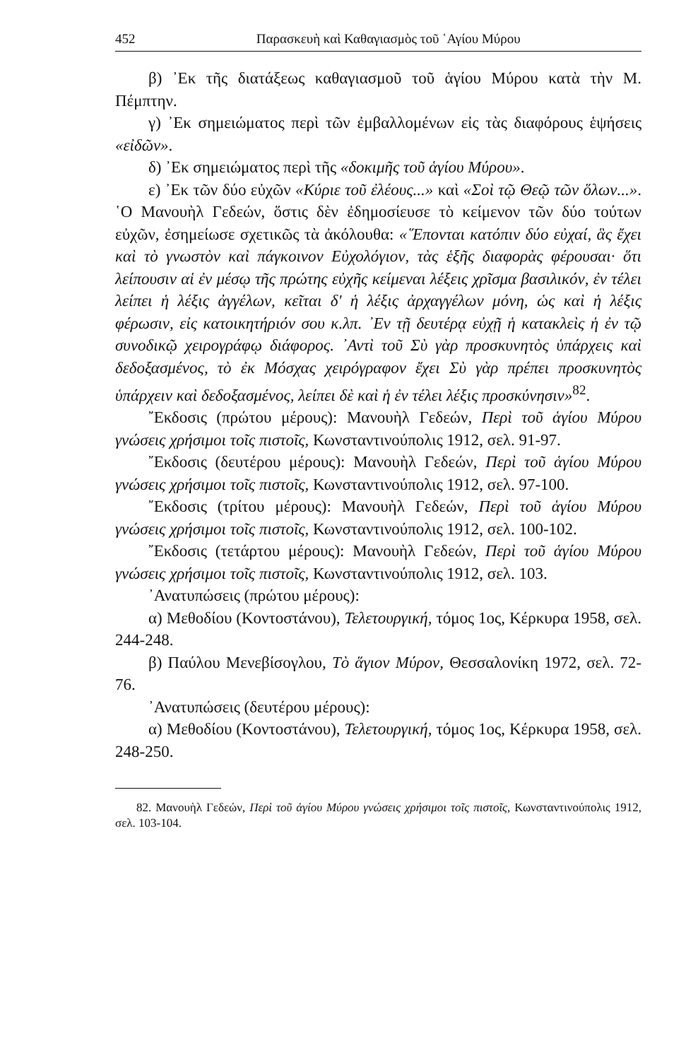452 Παρασκευὴ καὶ Καθαγιασμὸς τοῦ ῾Αγίου Μύρου
β) ᾿Εκ τῆς διατάξεως καθαγιασμοῦ τοῦ ἁγίου Μύρου κατὰ τὴν Μ. Πέμπτην.
γ) ᾿Εκ σημειώματος περὶ τῶν ἐμβαλλομένων εἰς τὰς διαφόρους ἑψήσεις «εἰδῶν».
δ) ᾿Εκ σημειώματος περὶ τῆς «δοκιμῆς τοῦ ἁγίου Μύρου».
ε) ᾿Εκ τῶν δύο εὐχῶν «Κύριε τοῦ ἐλέους...» καὶ «Σοὶ τῷ Θεῷ τῶν ὅλων...». ῾Ο Μανουὴλ Γεδεών, ὅστις δὲν ἐδημοσίευσε τὸ κείμενον τῶν δύο τούτων εὐχῶν, ἐσημείωσε σχετικῶς τὰ ἀκόλουθα: «῞Επονται κατόπιν δύο εὐχαί, ἃς ἔχει καὶ τὸ γνωστὸν καὶ πάγκοινον Εὐχολόγιον, τὰς ἑξῆς διαφορὰς φέρουσαι· ὅτι λείπουσιν αἱ ἐν μέσῳ τῆς πρώτης εὐχῆς κείμεναι λέξεις χρῖσμα βασιλικόν, ἐν τέλει λείπει ἡ λέξις ἀγγέλων, κεῖται δ' ἡ λέξις ἀρχαγγέλων μόνη, ὡς καὶ ἡ λέξις φέρωσιν, εἰς κατοικητήριόν σου κ.λπ. ᾿Εν τῇ δευτέρᾳ εὐχῇ ἡ κατακλεὶς ἡ ἐν τῷ συνοδικῷ χειρογράφῳ διάφορος. ᾿Αντὶ τοῦ Σὺ γὰρ προσκυνητὸς ὑπάρχεις καὶ δεδοξασμένος, τὸ ἐκ Μόσχας χειρόγραφον ἔχει Σὺ γὰρ πρέπει προσκυνητὸς ὑπάρχειν καὶ δεδοξασμένος, λείπει δὲ καὶ ἡ ἐν τέλει λέξις προσκύνησιν»<sup>82</sup>.
῎Εκδοσις (πρώτου μέρους): Μανουὴλ Γεδεών, Περὶ τοῦ ἁγίου Μύρου γνώσεις χρήσιμοι τοῖς πιστοῖς, Κωνσταντινούπολις 1912, σελ. 91-97.
῎Εκδοσις (δευτέρου μέρους): Μανουὴλ Γεδεών, Περὶ τοῦ ἁγίου Μύρου γνώσεις χρήσιμοι τοῖς πιστοῖς, Κωνσταντινούπολις 1912, σελ. 97-100.
῎Εκδοσις (τρίτου μέρους): Μανουὴλ Γεδεών, Περὶ τοῦ ἁγίου Μύρου γνώσεις χρήσιμοι τοῖς πιστοῖς, Κωνσταντινούπολις 1912, σελ. 100-102.
῎Εκδοσις (τετάρτου μέρους): Μανουὴλ Γεδεών, Περὶ τοῦ ἁγίου Μύρου γνώσεις χρήσιμοι τοῖς πιστοῖς, Κωνσταντινούπολις 1912, σελ. 103.
᾿Ανατυπώσεις (πρώτου μέρους):
α) Μεθοδίου (Κοντοστάνου), Τελετουργική, τόμος 1ος, Κέρκυρα 1958, σελ. 244-248.
β) Παύλου Μενεβίσογλου, Τὸ ἅγιον Μύρον, Θεσσαλονίκη 1972, σελ. 72-76.
᾿Ανατυπώσεις (δευτέρου μέρους):
α) Μεθοδίου (Κοντοστάνου), Τελετουργική, τόμος 1ος, Κέρκυρα 1958, σελ. 248-250.
82. Μανουὴλ Γεδεών, Περὶ τοῦ ἁγίου Μύρου γνώσεις χρήσιμοι τοῖς πιστοῖς, Κωνσταντινούπολις 1912, σελ. 103-104.